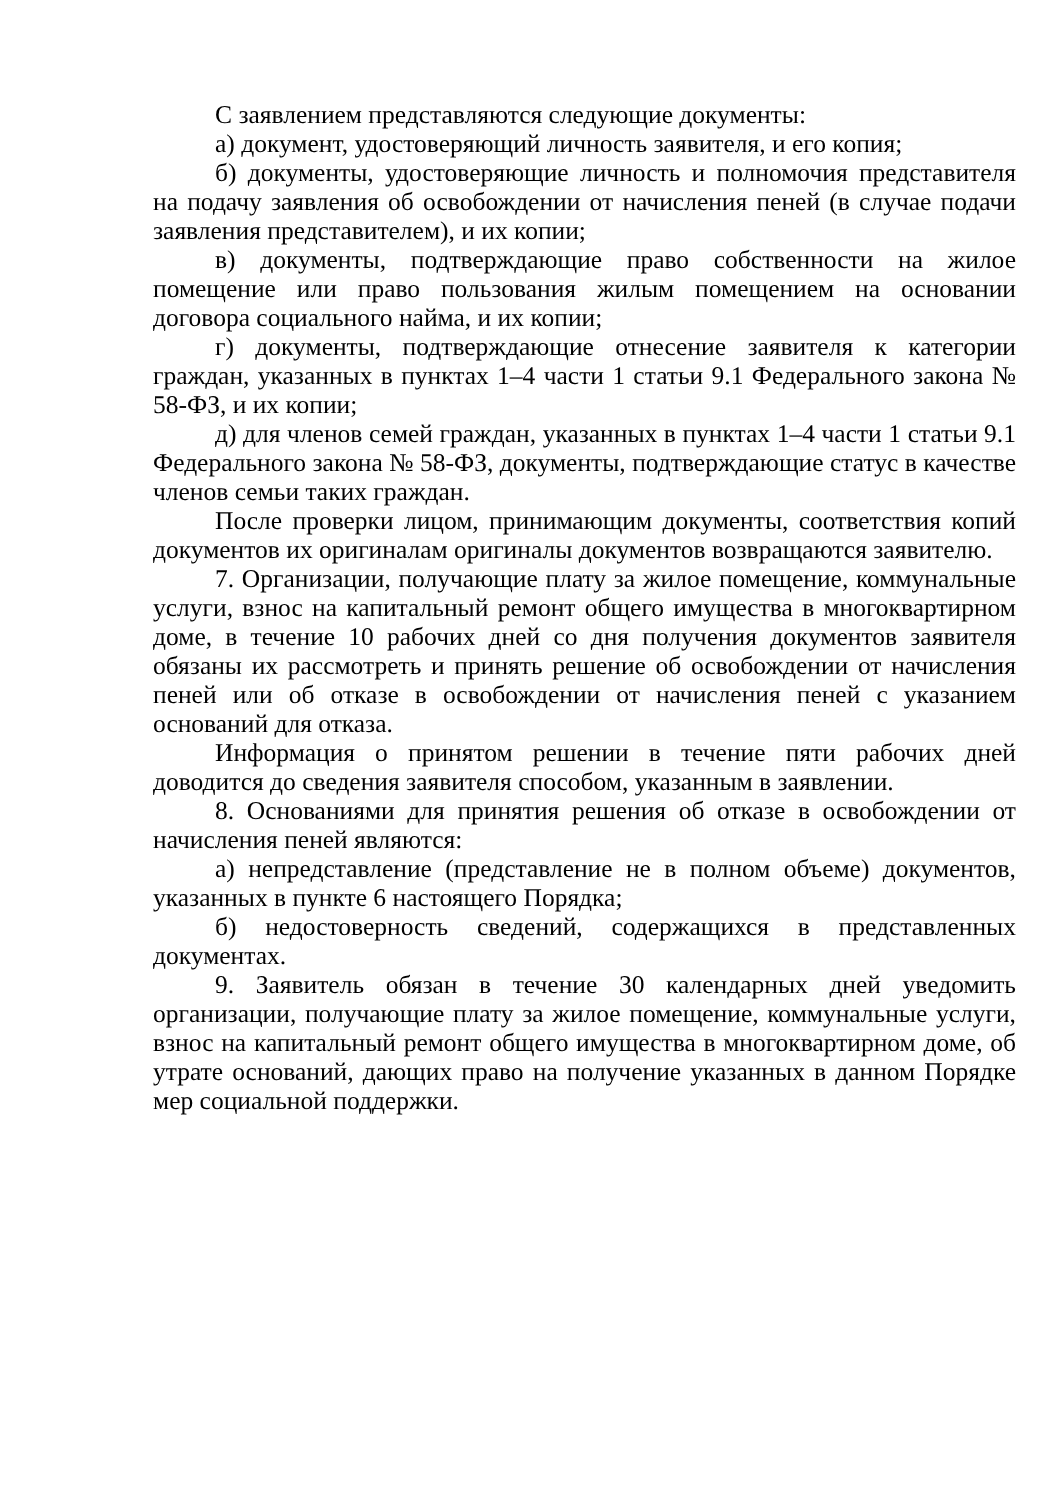С заявлением представляются следующие документы:
а) документ, удостоверяющий личность заявителя, и его копия;
б) документы, удостоверяющие личность и полномочия представителя на подачу заявления об освобождении от начисления пеней (в случае подачи заявления представителем), и их копии;
в) документы, подтверждающие право собственности на жилое помещение или право пользования жилым помещением на основании договора социального найма, и их копии;
г) документы, подтверждающие отнесение заявителя к категории граждан, указанных в пунктах 1–4 части 1 статьи 9.1 Федерального закона № 58-ФЗ, и их копии;
д) для членов семей граждан, указанных в пунктах 1–4 части 1 статьи 9.1 Федерального закона № 58-ФЗ, документы, подтверждающие статус в качестве членов семьи таких граждан.
После проверки лицом, принимающим документы, соответствия копий документов их оригиналам оригиналы документов возвращаются заявителю.
7. Организации, получающие плату за жилое помещение, коммунальные услуги, взнос на капитальный ремонт общего имущества в многоквартирном доме, в течение 10 рабочих дней со дня получения документов заявителя обязаны их рассмотреть и принять решение об освобождении от начисления пеней или об отказе в освобождении от начисления пеней с указанием оснований для отказа.
Информация о принятом решении в течение пяти рабочих дней доводится до сведения заявителя способом, указанным в заявлении.
8. Основаниями для принятия решения об отказе в освобождении от начисления пеней являются:
а) непредставление (представление не в полном объеме) документов, указанных в пункте 6 настоящего Порядка;
б) недостоверность сведений, содержащихся в представленных документах.
9. Заявитель обязан в течение 30 календарных дней уведомить организации, получающие плату за жилое помещение, коммунальные услуги, взнос на капитальный ремонт общего имущества в многоквартирном доме, об утрате оснований, дающих право на получение указанных в данном Порядке мер социальной поддержки.